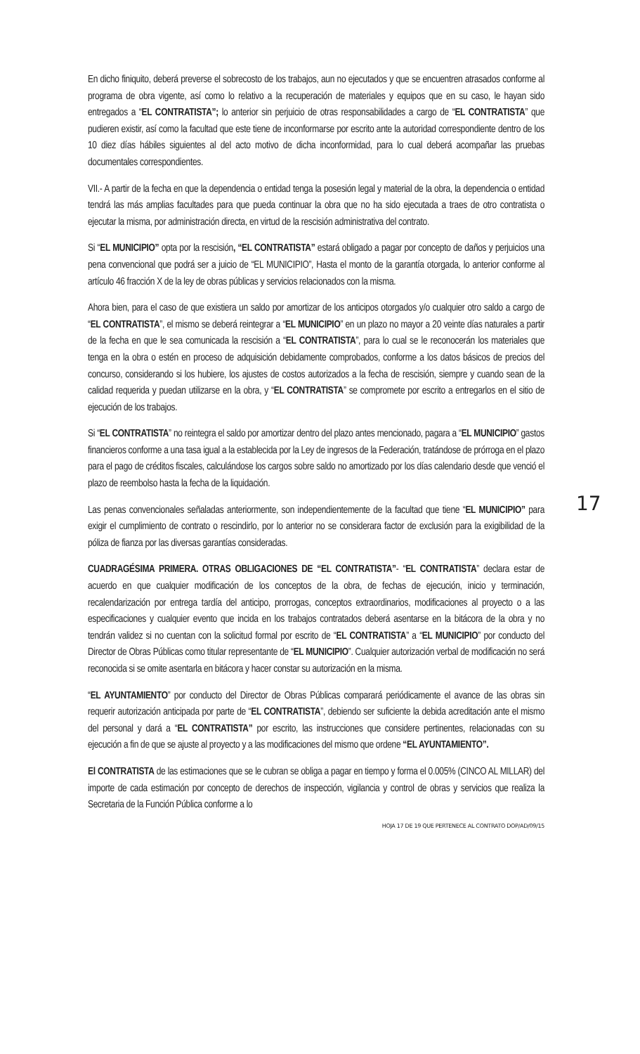17
En dicho finiquito, deberá preverse el sobrecosto de los trabajos, aun no ejecutados y que se encuentren atrasados conforme al programa de obra vigente, así como lo relativo a la recuperación de materiales y equipos que en su caso, le hayan sido entregados a “EL CONTRATISTA”; lo anterior sin perjuicio de otras responsabilidades a cargo de “EL CONTRATISTA” que pudieren existir, así como la facultad que este tiene de inconformarse por escrito ante la autoridad correspondiente dentro de los 10 diez días hábiles siguientes al del acto motivo de dicha inconformidad, para lo cual deberá acompañar las pruebas documentales correspondientes.
VII.- A partir de la fecha en que la dependencia o entidad tenga la posesión legal y material de la obra, la dependencia o entidad tendrá las más amplias facultades para que pueda continuar la obra que no ha sido ejecutada a traes de otro contratista o ejecutar la misma, por administración directa, en virtud de la rescisión administrativa del contrato.
Si “EL MUNICIPIO” opta por la rescisión, “EL CONTRATISTA” estará obligado a pagar por concepto de daños y perjuicios una pena convencional que podrá ser a juicio de “EL MUNICIPIO”, Hasta el monto de la garantía otorgada, lo anterior conforme al artículo 46 fracción X de la ley de obras públicas y servicios relacionados con la misma.
Ahora bien, para el caso de que existiera un saldo por amortizar de los anticipos otorgados y/o cualquier otro saldo a cargo de “EL CONTRATISTA”, el mismo se deberá reintegrar a “EL MUNICIPIO” en un plazo no mayor a 20 veinte días naturales a partir de la fecha en que le sea comunicada la rescisión a “EL CONTRATISTA”, para lo cual se le reconocerán los materiales que tenga en la obra o estén en proceso de adquisición debidamente comprobados, conforme a los datos básicos de precios del concurso, considerando si los hubiere, los ajustes de costos autorizados a la fecha de rescisión, siempre y cuando sean de la calidad requerida y puedan utilizarse en la obra, y “EL CONTRATISTA” se compromete por escrito a entregarlos en el sitio de ejecución de los trabajos.
Si “EL CONTRATISTA” no reintegra el saldo por amortizar dentro del plazo antes mencionado, pagara a “EL MUNICIPIO” gastos financieros conforme a una tasa igual a la establecida por la Ley de ingresos de la Federación, tratándose de prórroga en el plazo para el pago de créditos fiscales, calculándose los cargos sobre saldo no amortizado por los días calendario desde que venció el plazo de reembolso hasta la fecha de la liquidación.
Las penas convencionales señaladas anteriormente, son independientemente de la facultad que tiene “EL MUNICIPIO” para exigir el cumplimiento de contrato o rescindirlo, por lo anterior no se considerara factor de exclusión para la exigibilidad de la póliza de fianza por las diversas garantías consideradas.
CUADRAGÉSIMA PRIMERA. OTRAS OBLIGACIONES DE “EL CONTRATISTA”- “EL CONTRATISTA” declara estar de acuerdo en que cualquier modificación de los conceptos de la obra, de fechas de ejecución, inicio y terminación, recalendarización por entrega tardía del anticipo, prorrogas, conceptos extraordinarios, modificaciones al proyecto o a las especificaciones y cualquier evento que incida en los trabajos contratados deberá asentarse en la bitácora de la obra y no tendrán validez si no cuentan con la solicitud formal por escrito de “EL CONTRATISTA” a “EL MUNICIPIO” por conducto del Director de Obras Públicas como titular representante de “EL MUNICIPIO”. Cualquier autorización verbal de modificación no será reconocida si se omite asentarla en bitácora y hacer constar su autorización en la misma.
“EL AYUNTAMIENTO” por conducto del Director de Obras Públicas comparará periódicamente el avance de las obras sin requerir autorización anticipada por parte de “EL CONTRATISTA”, debiendo ser suficiente la debida acreditación ante el mismo del personal y dará a “EL CONTRATISTA” por escrito, las instrucciones que considere pertinentes, relacionadas con su ejecución a fin de que se ajuste al proyecto y a las modificaciones del mismo que ordene “EL AYUNTAMIENTO”.
El CONTRATISTA de las estimaciones que se le cubran se obliga a pagar en tiempo y forma el 0.005% (CINCO AL MILLAR) del importe de cada estimación por concepto de derechos de inspección, vigilancia y control de obras y servicios que realiza la Secretaria de la Función Pública conforme a lo
HOJA 17 DE 19 QUE PERTENECE AL CONTRATO DOP/AD/09/15